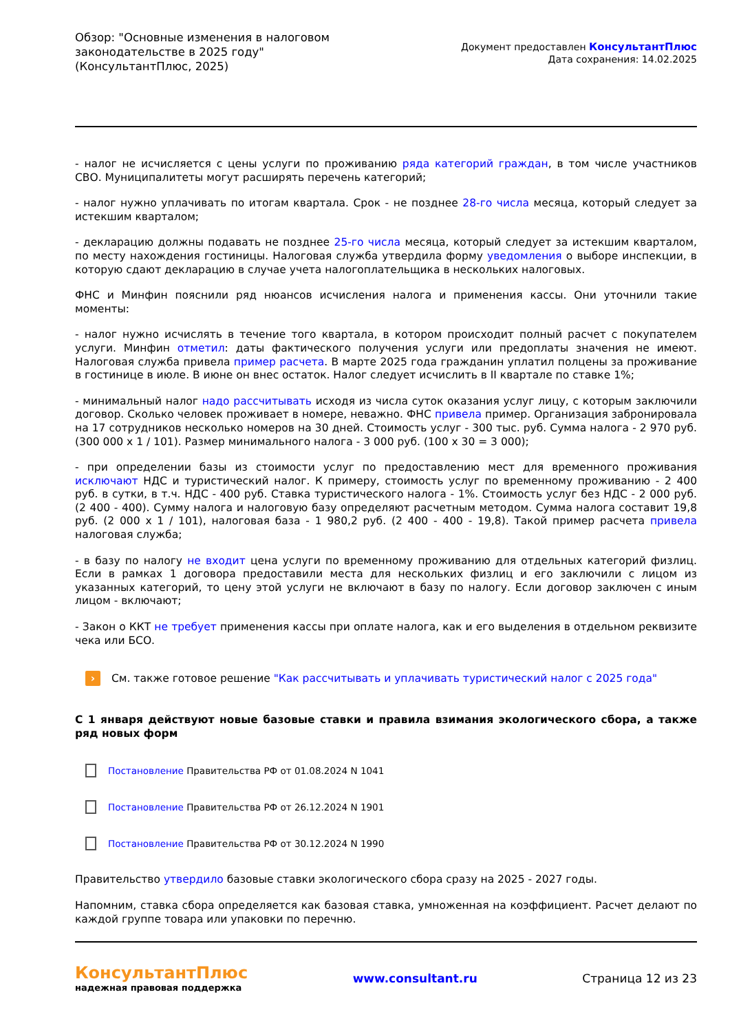Обзор: "Основные изменения в налоговом
законодательстве в 2025 году"
(КонсультантПлюс, 2025)
Документ предоставлен КонсультантПлюс
Дата сохранения: 14.02.2025
- налог не исчисляется с цены услуги по проживанию ряда категорий граждан, в том числе участников СВО. Муниципалитеты могут расширять перечень категорий;
- налог нужно уплачивать по итогам квартала. Срок - не позднее 28-го числа месяца, который следует за истекшим кварталом;
- декларацию должны подавать не позднее 25-го числа месяца, который следует за истекшим кварталом, по месту нахождения гостиницы. Налоговая служба утвердила форму уведомления о выборе инспекции, в которую сдают декларацию в случае учета налогоплательщика в нескольких налоговых.
ФНС и Минфин пояснили ряд нюансов исчисления налога и применения кассы. Они уточнили такие моменты:
- налог нужно исчислять в течение того квартала, в котором происходит полный расчет с покупателем услуги. Минфин отметил: даты фактического получения услуги или предоплаты значения не имеют. Налоговая служба привела пример расчета. В марте 2025 года гражданин уплатил полцены за проживание в гостинице в июле. В июне он внес остаток. Налог следует исчислить в II квартале по ставке 1%;
- минимальный налог надо рассчитывать исходя из числа суток оказания услуг лицу, с которым заключили договор. Сколько человек проживает в номере, неважно. ФНС привела пример. Организация забронировала на 17 сотрудников несколько номеров на 30 дней. Стоимость услуг - 300 тыс. руб. Сумма налога - 2 970 руб. (300 000 x 1 / 101). Размер минимального налога - 3 000 руб. (100 x 30 = 3 000);
- при определении базы из стоимости услуг по предоставлению мест для временного проживания исключают НДС и туристический налог. К примеру, стоимость услуг по временному проживанию - 2 400 руб. в сутки, в т.ч. НДС - 400 руб. Ставка туристического налога - 1%. Стоимость услуг без НДС - 2 000 руб. (2 400 - 400). Сумму налога и налоговую базу определяют расчетным методом. Сумма налога составит 19,8 руб. (2 000 x 1 / 101), налоговая база - 1 980,2 руб. (2 400 - 400 - 19,8). Такой пример расчета привела налоговая служба;
- в базу по налогу не входит цена услуги по временному проживанию для отдельных категорий физлиц. Если в рамках 1 договора предоставили места для нескольких физлиц и его заключили с лицом из указанных категорий, то цену этой услуги не включают в базу по налогу. Если договор заключен с иным лицом - включают;
- Закон о ККТ не требует применения кассы при оплате налога, как и его выделения в отдельном реквизите чека или БСО.
›
См. также готовое решение "Как рассчитывать и уплачивать туристический налог с 2025 года"
С 1 января действуют новые базовые ставки и правила взимания экологического сбора, а также ряд новых форм
Постановление Правительства РФ от 01.08.2024 N 1041
Постановление Правительства РФ от 26.12.2024 N 1901
Постановление Правительства РФ от 30.12.2024 N 1990
Правительство утвердило базовые ставки экологического сбора сразу на 2025 - 2027 годы.
Напомним, ставка сбора определяется как базовая ставка, умноженная на коэффициент. Расчет делают по каждой группе товара или упаковки по перечню.
КонсультантПлюс
надежная правовая поддержка
www.consultant.ru Страница 12 из 23